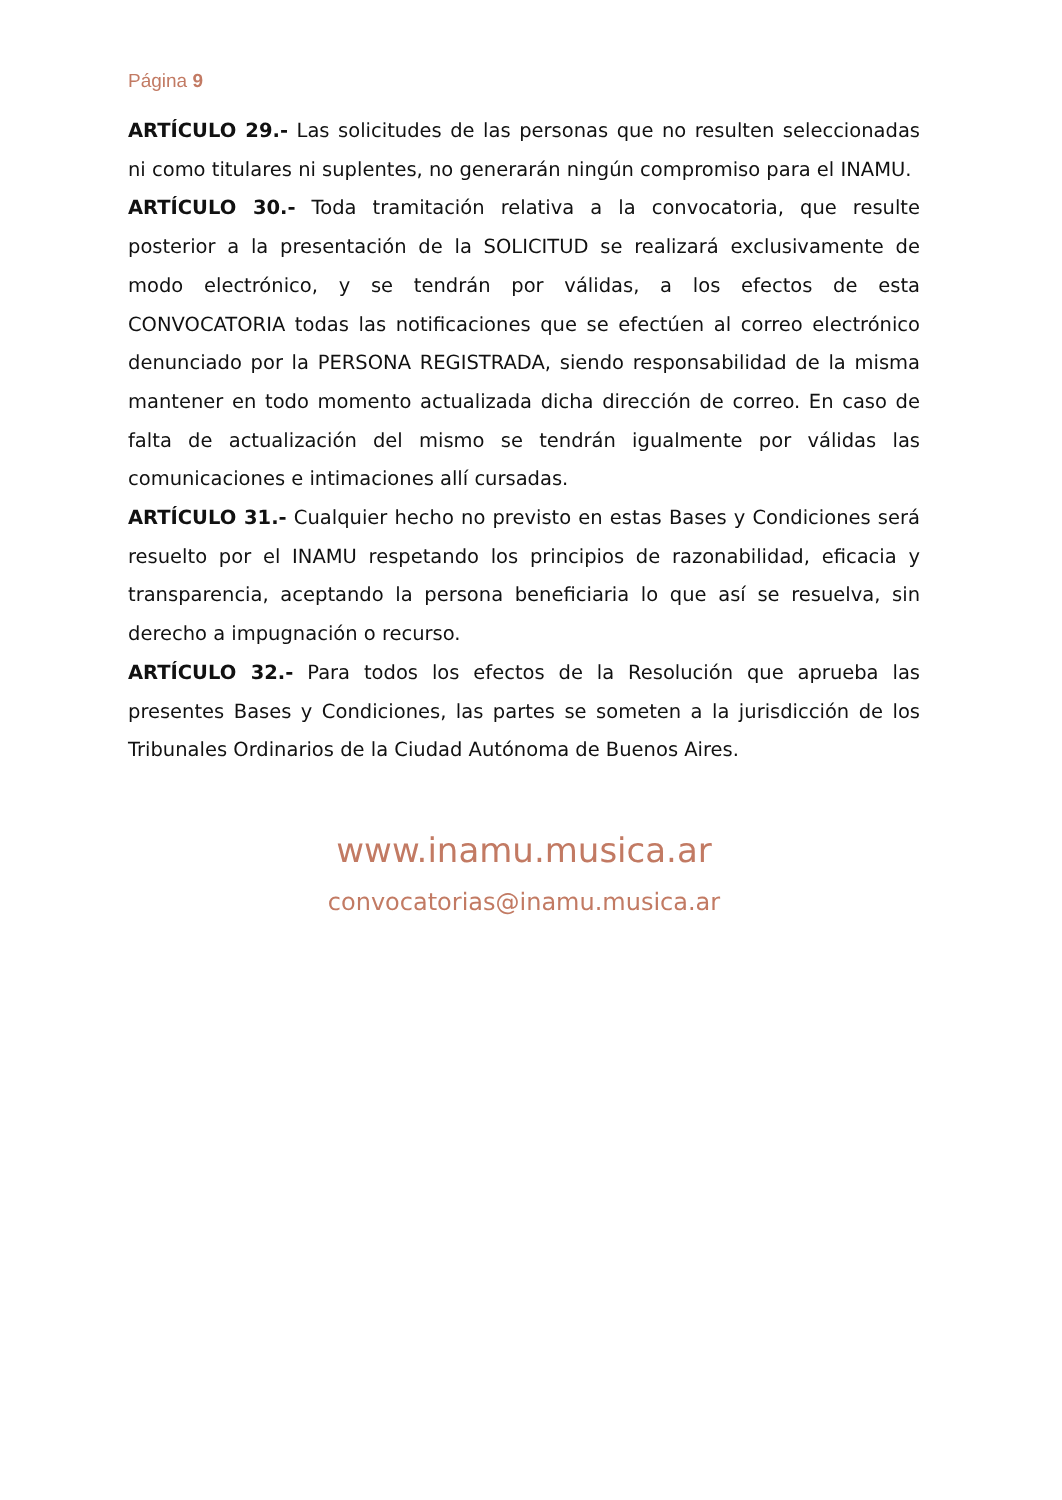Página 9
ARTÍCULO 29.- Las solicitudes de las personas que no resulten seleccionadas ni como titulares ni suplentes, no generarán ningún compromiso para el INAMU.
ARTÍCULO 30.- Toda tramitación relativa a la convocatoria, que resulte posterior a la presentación de la SOLICITUD se realizará exclusivamente de modo electrónico, y se tendrán por válidas, a los efectos de esta CONVOCATORIA todas las notificaciones que se efectúen al correo electrónico denunciado por la PERSONA REGISTRADA, siendo responsabilidad de la misma mantener en todo momento actualizada dicha dirección de correo. En caso de falta de actualización del mismo se tendrán igualmente por válidas las comunicaciones e intimaciones allí cursadas.
ARTÍCULO 31.- Cualquier hecho no previsto en estas Bases y Condiciones será resuelto por el INAMU respetando los principios de razonabilidad, eficacia y transparencia, aceptando la persona beneficiaria lo que así se resuelva, sin derecho a impugnación o recurso.
ARTÍCULO 32.- Para todos los efectos de la Resolución que aprueba las presentes Bases y Condiciones, las partes se someten a la jurisdicción de los Tribunales Ordinarios de la Ciudad Autónoma de Buenos Aires.
www.inamu.musica.ar
convocatorias@inamu.musica.ar